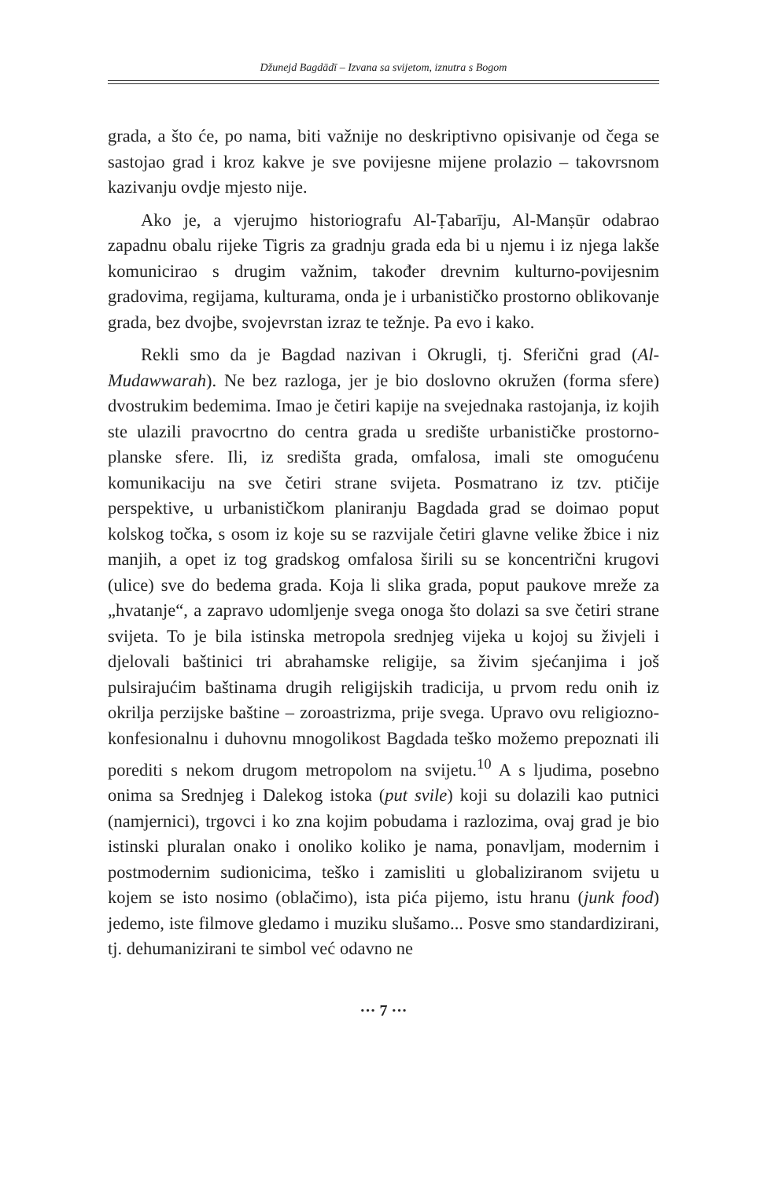Džunejd Bagdādī – Izvana sa svijetom, iznutra s Bogom
grada, a što će, po nama, biti važnije no deskriptivno opisivanje od čega se sastojao grad i kroz kakve je sve povijesne mijene prolazio – takovrsnom kazivanju ovdje mjesto nije.
Ako je, a vjerujmo historiografu Al-Ṭabarīju, Al-Manṣūr odabrao zapadnu obalu rijeke Tigris za gradnju grada eda bi u njemu i iz njega lakše komunicirao s drugim važnim, također drevnim kulturno-povijesnim gradovima, regijama, kulturama, onda je i urbanističko prostorno oblikovanje grada, bez dvojbe, svojevrstan izraz te težnje. Pa evo i kako.
Rekli smo da je Bagdad nazivan i Okrugli, tj. Sferični grad (Al-Mudawwarah). Ne bez razloga, jer je bio doslovno okružen (forma sfere) dvostrukim bedemima. Imao je četiri kapije na svejednaka rastojanja, iz kojih ste ulazili pravocrtno do centra grada u središte urbanističke prostorno-planske sfere. Ili, iz središta grada, omfalosa, imali ste omogućenu komunikaciju na sve četiri strane svijeta. Posmatrano iz tzv. ptičije perspektive, u urbanističkom planiranju Bagdada grad se doimao poput kolskog točka, s osom iz koje su se razvijale četiri glavne velike žbice i niz manjih, a opet iz tog gradskog omfalosa širili su se koncentrični krugovi (ulice) sve do bedema grada. Koja li slika grada, poput paukove mreže za „hvatanje“, a zapravo udomljenje svega onoga što dolazi sa sve četiri strane svijeta. To je bila istinska metropola srednjeg vijeka u kojoj su živjeli i djelovali baštinici tri abrahamske religije, sa živim sjećanjima i još pulsirajućim baštinama drugih religijskih tradicija, u prvom redu onih iz okrilja perzijske baštine – zoroastrizma, prije svega. Upravo ovu religiozno-konfesionalnu i duhovnu mnogolikost Bagdada teško možemo prepoznati ili porediti s nekom drugom metropolom na svijetu.<sup>10</sup> A s ljudima, posebno onima sa Srednjeg i Dalekog istoka (put svile) koji su dolazili kao putnici (namjernici), trgovci i ko zna kojim pobudama i razlozima, ovaj grad je bio istinski pluralan onako i onoliko koliko je nama, ponavljam, modernim i postmodernim sudionicima, teško i zamisliti u globaliziranom svijetu u kojem se isto nosimo (oblačimo), ista pića pijemo, istu hranu (junk food) jedemo, iste filmove gledamo i muziku slušamo... Posve smo standardizirani, tj. dehumanizirani te simbol već odavno ne
··· 7 ···